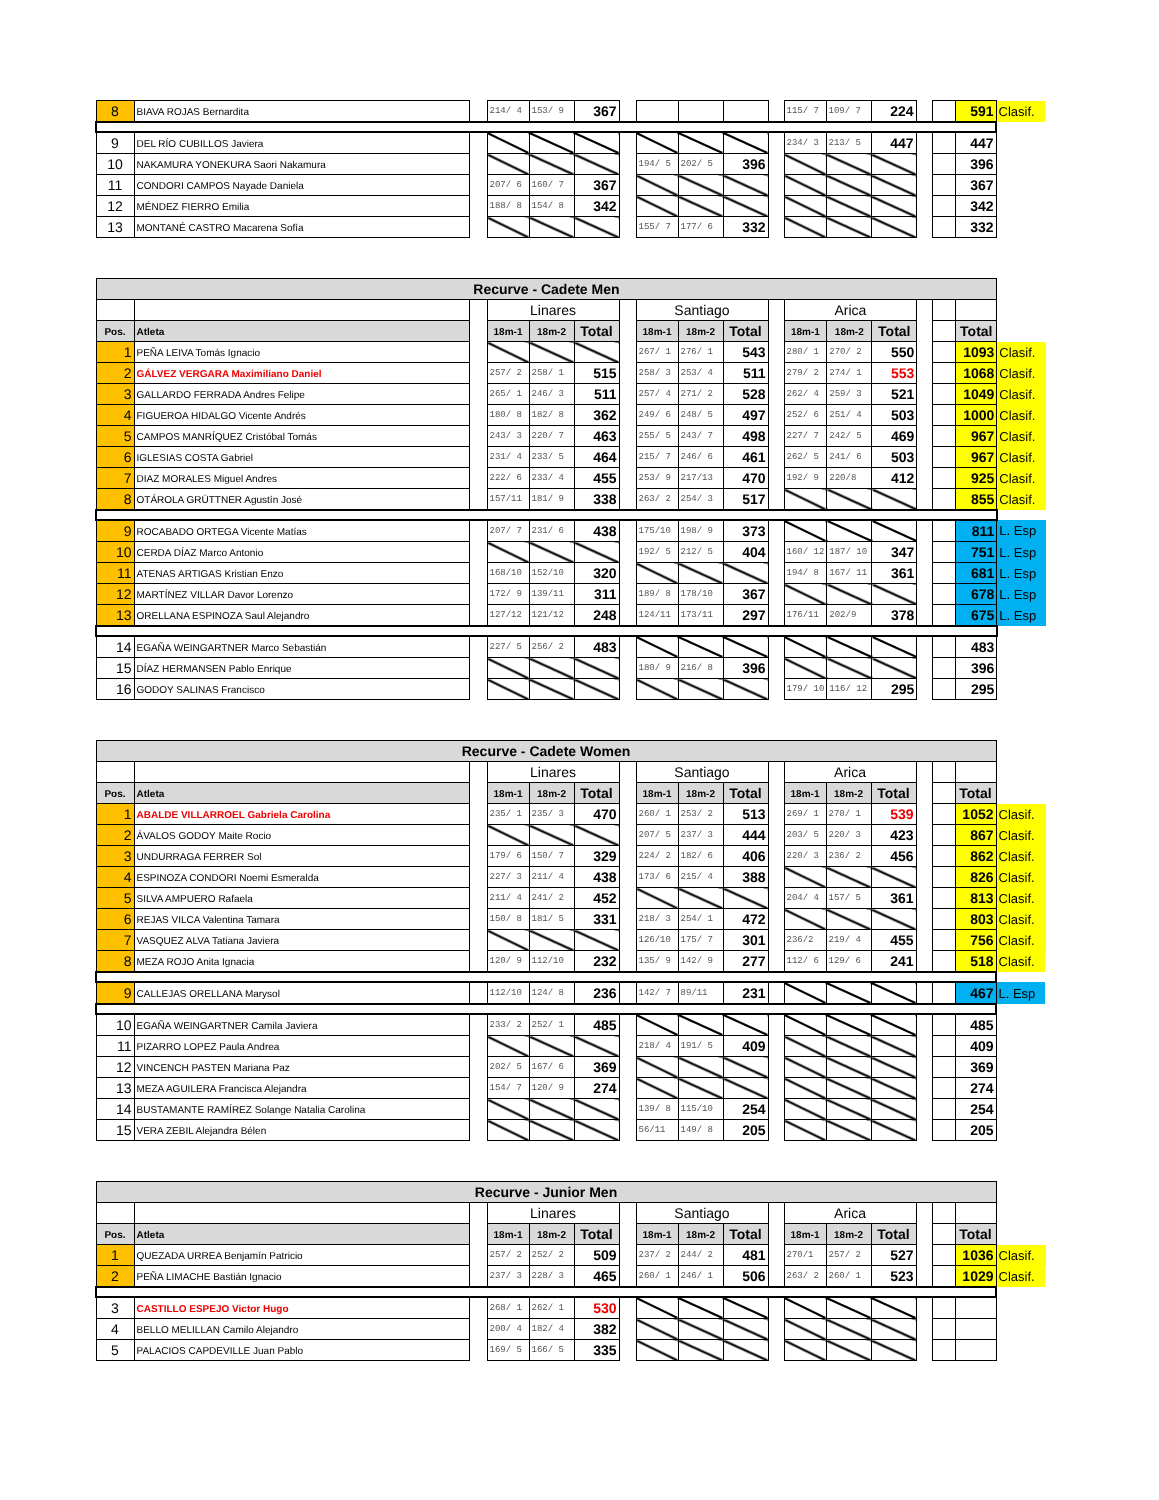| 8 | BIAVA ROJAS Bernardita | | 214/ 4 | 153/ 9 | 367 | | | | | | 115/ 7 | 109/ 7 | 224 | | | 591 | Clasif. |
| 9 | DEL RÍO CUBILLOS Javiera | | | | | | | | | | 234/ 3 | 213/ 5 | 447 | | | 447 | |
| 10 | NAKAMURA YONEKURA Saori Nakamura | | | | | | 194/ 5 | 202/ 5 | 396 | | | | | | | 396 | |
| 11 | CONDORI CAMPOS Nayade Daniela | | 207/ 6 | 160/ 7 | 367 | | | | | | | | | | | 367 | |
| 12 | MÉNDEZ FIERRO Emilia | | 188/ 8 | 154/ 8 | 342 | | | | | | | | | | | 342 | |
| 13 | MONTANÉ CASTRO Macarena Sofía | | | | | | 155/ 7 | 177/ 6 | 332 | | | | | | | 332 | |
| Recurve - Cadete Men | | | | | | | | | | | | | | | | | |
| --- | --- | --- | --- | --- | --- | --- | --- | --- | --- | --- | --- | --- | --- | --- | --- | --- | --- |
| | | | Linares | | | | Santiago | | | | Arica | | | | | | |
| Pos. | Atleta | | 18m-1 | 18m-2 | Total | | 18m-1 | 18m-2 | Total | | 18m-1 | 18m-2 | Total | | | Total | |
| 1 | PEÑA LEIVA Tomás Ignacio | | | | | | 267/ 1 | 276/ 1 | 543 | | 280/ 1 | 270/ 2 | 550 | | | 1093 | Clasif. |
| 2 | GÁLVEZ VERGARA Maximiliano Daniel | | 257/ 2 | 258/ 1 | 515 | | 258/ 3 | 253/ 4 | 511 | | 279/ 2 | 274/ 1 | 553 | | | 1068 | Clasif. |
| 3 | GALLARDO FERRADA Andres Felipe | | 265/ 1 | 246/ 3 | 511 | | 257/ 4 | 271/ 2 | 528 | | 262/ 4 | 259/ 3 | 521 | | | 1049 | Clasif. |
| 4 | FIGUEROA HIDALGO Vicente Andrés | | 180/ 8 | 182/ 8 | 362 | | 249/ 6 | 248/ 5 | 497 | | 252/ 6 | 251/ 4 | 503 | | | 1000 | Clasif. |
| 5 | CAMPOS MANRÍQUEZ Cristóbal Tomás | | 243/ 3 | 220/ 7 | 463 | | 255/ 5 | 243/ 7 | 498 | | 227/ 7 | 242/ 5 | 469 | | | 967 | Clasif. |
| 6 | IGLESIAS COSTA Gabriel | | 231/ 4 | 233/ 5 | 464 | | 215/ 7 | 246/ 6 | 461 | | 262/ 5 | 241/ 6 | 503 | | | 967 | Clasif. |
| 7 | DIAZ MORALES Miguel Andres | | 222/ 6 | 233/ 4 | 455 | | 253/ 9 | 217/13 | 470 | | 192/ 9 | 220/8 | 412 | | | 925 | Clasif. |
| 8 | OTÁROLA GRÜTTNER Agustín José | | 157/11 | 181/ 9 | 338 | | 263/ 2 | 254/ 3 | 517 | | | | | | | 855 | Clasif. |
| 9 | ROCABADO ORTEGA Vicente Matías | | 207/ 7 | 231/ 6 | 438 | | 175/10 | 198/ 9 | 373 | | | | | | | 811 | L. Esp |
| 10 | CERDA DÍAZ Marco Antonio | | | | | | 192/ 5 | 212/ 5 | 404 | | 160/ 12 | 187/ 10 | 347 | | | 751 | L. Esp |
| 11 | ATENAS ARTIGAS Kristian Enzo | | 168/10 | 152/10 | 320 | | | | | | 194/ 8 | 167/ 11 | 361 | | | 681 | L. Esp |
| 12 | MARTÍNEZ VILLAR Davor Lorenzo | | 172/ 9 | 139/11 | 311 | | 189/ 8 | 178/10 | 367 | | | | | | | 678 | L. Esp |
| 13 | ORELLANA ESPINOZA Saul Alejandro | | 127/12 | 121/12 | 248 | | 124/11 | 173/11 | 297 | | 176/11 | 202/9 | 378 | | | 675 | L. Esp |
| 14 | EGAÑA WEINGARTNER Marco Sebastián | | 227/ 5 | 256/ 2 | 483 | | | | | | | | | | | 483 | |
| 15 | DÍAZ HERMANSEN Pablo Enrique | | | | | | 180/ 9 | 216/ 8 | 396 | | | | | | | 396 | |
| 16 | GODOY SALINAS Francisco | | | | | | | | | | 179/ 10 | 116/ 12 | 295 | | | 295 | |
| Recurve - Cadete Women | | | | | | | | | | | | | | | | | |
| --- | --- | --- | --- | --- | --- | --- | --- | --- | --- | --- | --- | --- | --- | --- | --- | --- | --- |
| | | | Linares | | | | Santiago | | | | Arica | | | | | | |
| Pos. | Atleta | | 18m-1 | 18m-2 | Total | | 18m-1 | 18m-2 | Total | | 18m-1 | 18m-2 | Total | | | Total | |
| 1 | ABALDE VILLARROEL Gabriela Carolina | | 235/ 1 | 235/ 3 | 470 | | 260/ 1 | 253/ 2 | 513 | | 269/ 1 | 270/ 1 | 539 | | | 1052 | Clasif. |
| 2 | ÁVALOS GODOY Maite Rocio | | | | | | 207/ 5 | 237/ 3 | 444 | | 203/ 5 | 220/ 3 | 423 | | | 867 | Clasif. |
| 3 | UNDURRAGA FERRER Sol | | 179/ 6 | 150/ 7 | 329 | | 224/ 2 | 182/ 6 | 406 | | 220/ 3 | 236/ 2 | 456 | | | 862 | Clasif. |
| 4 | ESPINOZA CONDORI Noemi Esmeralda | | 227/ 3 | 211/ 4 | 438 | | 173/ 6 | 215/ 4 | 388 | | | | | | | 826 | Clasif. |
| 5 | SILVA AMPUERO Rafaela | | 211/ 4 | 241/ 2 | 452 | | | | | | 204/ 4 | 157/ 5 | 361 | | | 813 | Clasif. |
| 6 | REJAS VILCA Valentina Tamara | | 150/ 8 | 181/ 5 | 331 | | 218/ 3 | 254/ 1 | 472 | | | | | | | 803 | Clasif. |
| 7 | VASQUEZ ALVA Tatiana Javiera | | | | | | 126/10 | 175/ 7 | 301 | | 236/2 | 219/ 4 | 455 | | | 756 | Clasif. |
| 8 | MEZA ROJO Anita Ignacia | | 120/ 9 | 112/10 | 232 | | 135/ 9 | 142/ 9 | 277 | | 112/ 6 | 129/ 6 | 241 | | | 518 | Clasif. |
| 9 | CALLEJAS ORELLANA Marysol | | 112/10 | 124/ 8 | 236 | | 142/ 7 | 89/11 | 231 | | | | | | | 467 | L. Esp |
| 10 | EGAÑA WEINGARTNER Camila Javiera | | 233/ 2 | 252/ 1 | 485 | | | | | | | | | | | 485 | |
| 11 | PIZARRO LOPEZ Paula Andrea | | | | | | 218/ 4 | 191/ 5 | 409 | | | | | | | 409 | |
| 12 | VINCENCH PASTEN Mariana Paz | | 202/ 5 | 167/ 6 | 369 | | | | | | | | | | | 369 | |
| 13 | MEZA AGUILERA Francisca Alejandra | | 154/ 7 | 120/ 9 | 274 | | | | | | | | | | | 274 | |
| 14 | BUSTAMANTE RAMÍREZ Solange Natalia Carolina | | | | | | 139/ 8 | 115/10 | 254 | | | | | | | 254 | |
| 15 | VERA ZEBIL Alejandra Bélen | | | | | | 56/11 | 149/ 8 | 205 | | | | | | | 205 | |
| Recurve - Junior Men | | | | | | | | | | | | | | | | | |
| --- | --- | --- | --- | --- | --- | --- | --- | --- | --- | --- | --- | --- | --- | --- | --- | --- | --- |
| | | | Linares | | | | Santiago | | | | Arica | | | | | | |
| Pos. | Atleta | | 18m-1 | 18m-2 | Total | | 18m-1 | 18m-2 | Total | | 18m-1 | 18m-2 | Total | | | Total | |
| 1 | QUEZADA URREA Benjamín Patricio | | 257/ 2 | 252/ 2 | 509 | | 237/ 2 | 244/ 2 | 481 | | 270/1 | 257/ 2 | 527 | | | 1036 | Clasif. |
| 2 | PEÑA LIMACHE Bastián Ignacio | | 237/ 3 | 228/ 3 | 465 | | 260/ 1 | 246/ 1 | 506 | | 263/ 2 | 260/ 1 | 523 | | | 1029 | Clasif. |
| 3 | CASTILLO ESPEJO Victor Hugo | | 268/ 1 | 262/ 1 | 530 | | | | | | | | | | | | |
| 4 | BELLO MELILLAN Camilo Alejandro | | 200/ 4 | 182/ 4 | 382 | | | | | | | | | | | | |
| 5 | PALACIOS CAPDEVILLE Juan Pablo | | 169/ 5 | 166/ 5 | 335 | | | | | | | | | | | | |